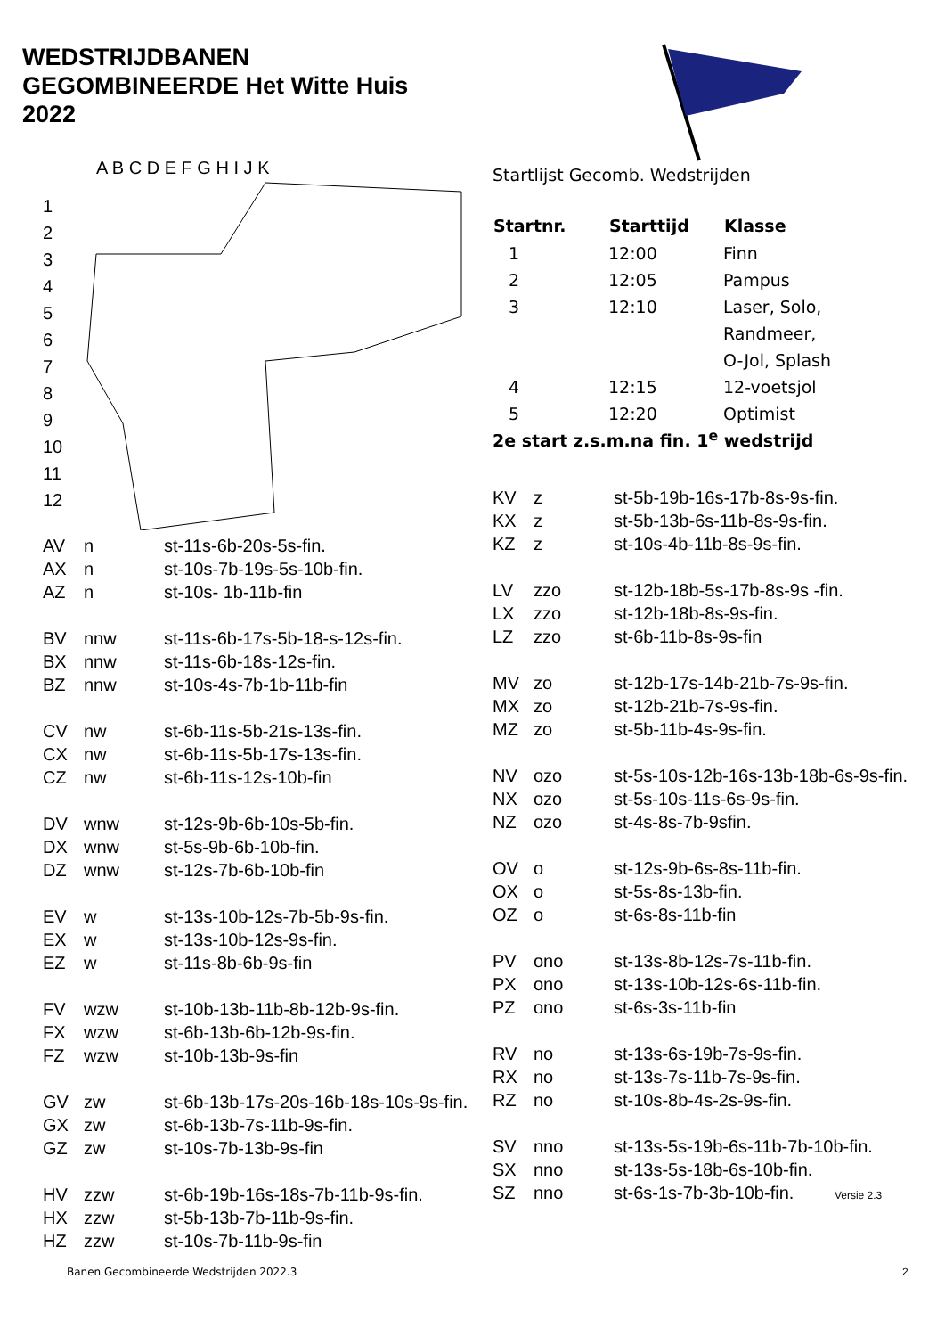WEDSTRIJDBANEN
GEGOMBINEERDE Het Witte Huis
2022
A B C D E F G H I J K
1
2
3
4
5
6
7
8
9
10
11
12
| AV | n | st-11s-6b-20s-5s-fin. |
| AX | n | st-10s-7b-19s-5s-10b-fin. |
| AZ | n | st-10s- 1b-11b-fin |
| BV | nnw | st-11s-6b-17s-5b-18-s-12s-fin. |
| BX | nnw | st-11s-6b-18s-12s-fin. |
| BZ | nnw | st-10s-4s-7b-1b-11b-fin |
| CV | nw | st-6b-11s-5b-21s-13s-fin. |
| CX | nw | st-6b-11s-5b-17s-13s-fin. |
| CZ | nw | st-6b-11s-12s-10b-fin |
| DV | wnw | st-12s-9b-6b-10s-5b-fin. |
| DX | wnw | st-5s-9b-6b-10b-fin. |
| DZ | wnw | st-12s-7b-6b-10b-fin |
| EV | w | st-13s-10b-12s-7b-5b-9s-fin. |
| EX | w | st-13s-10b-12s-9s-fin. |
| EZ | w | st-11s-8b-6b-9s-fin |
| FV | wzw | st-10b-13b-11b-8b-12b-9s-fin. |
| FX | wzw | st-6b-13b-6b-12b-9s-fin. |
| FZ | wzw | st-10b-13b-9s-fin |
| GV | zw | st-6b-13b-17s-20s-16b-18s-10s-9s-fin. |
| GX | zw | st-6b-13b-7s-11b-9s-fin. |
| GZ | zw | st-10s-7b-13b-9s-fin |
| HV | zzw | st-6b-19b-16s-18s-7b-11b-9s-fin. |
| HX | zzw | st-5b-13b-7b-11b-9s-fin. |
| HZ | zzw | st-10s-7b-11b-9s-fin |
Startlijst Gecomb. Wedstrijden
| Startnr. | Starttijd | Klasse |
| --- | --- | --- |
| 1 | 12:00 | Finn |
| 2 | 12:05 | Pampus |
| 3 | 12:10 | Laser, Solo, Randmeer, O-Jol, Splash |
| 4 | 12:15 | 12-voetsjol |
| 5 | 12:20 | Optimist |
2e start z.s.m.na fin. 1<sup>e</sup> wedstrijd
| KV | z | st-5b-19b-16s-17b-8s-9s-fin. |
| KX | z | st-5b-13b-6s-11b-8s-9s-fin. |
| KZ | z | st-10s-4b-11b-8s-9s-fin. |
| LV | zzo | st-12b-18b-5s-17b-8s-9s -fin. |
| LX | zzo | st-12b-18b-8s-9s-fin. |
| LZ | zzo | st-6b-11b-8s-9s-fin |
| MV | zo | st-12b-17s-14b-21b-7s-9s-fin. |
| MX | zo | st-12b-21b-7s-9s-fin. |
| MZ | zo | st-5b-11b-4s-9s-fin. |
| NV | ozo | st-5s-10s-12b-16s-13b-18b-6s-9s-fin. |
| NX | ozo | st-5s-10s-11s-6s-9s-fin. |
| NZ | ozo | st-4s-8s-7b-9sfin. |
| OV | o | st-12s-9b-6s-8s-11b-fin. |
| OX | o | st-5s-8s-13b-fin. |
| OZ | o | st-6s-8s-11b-fin |
| PV | ono | st-13s-8b-12s-7s-11b-fin. |
| PX | ono | st-13s-10b-12s-6s-11b-fin. |
| PZ | ono | st-6s-3s-11b-fin |
| RV | no | st-13s-6s-19b-7s-9s-fin. |
| RX | no | st-13s-7s-11b-7s-9s-fin. |
| RZ | no | st-10s-8b-4s-2s-9s-fin. |
| SV | nno | st-13s-5s-19b-6s-11b-7b-10b-fin. |
| SX | nno | st-13s-5s-18b-6s-10b-fin. |
| SZ | nno | st-6s-1s-7b-3b-10b-fin. Versie 2.3 |
Banen Gecombineerde Wedstrijden 2022.3
2